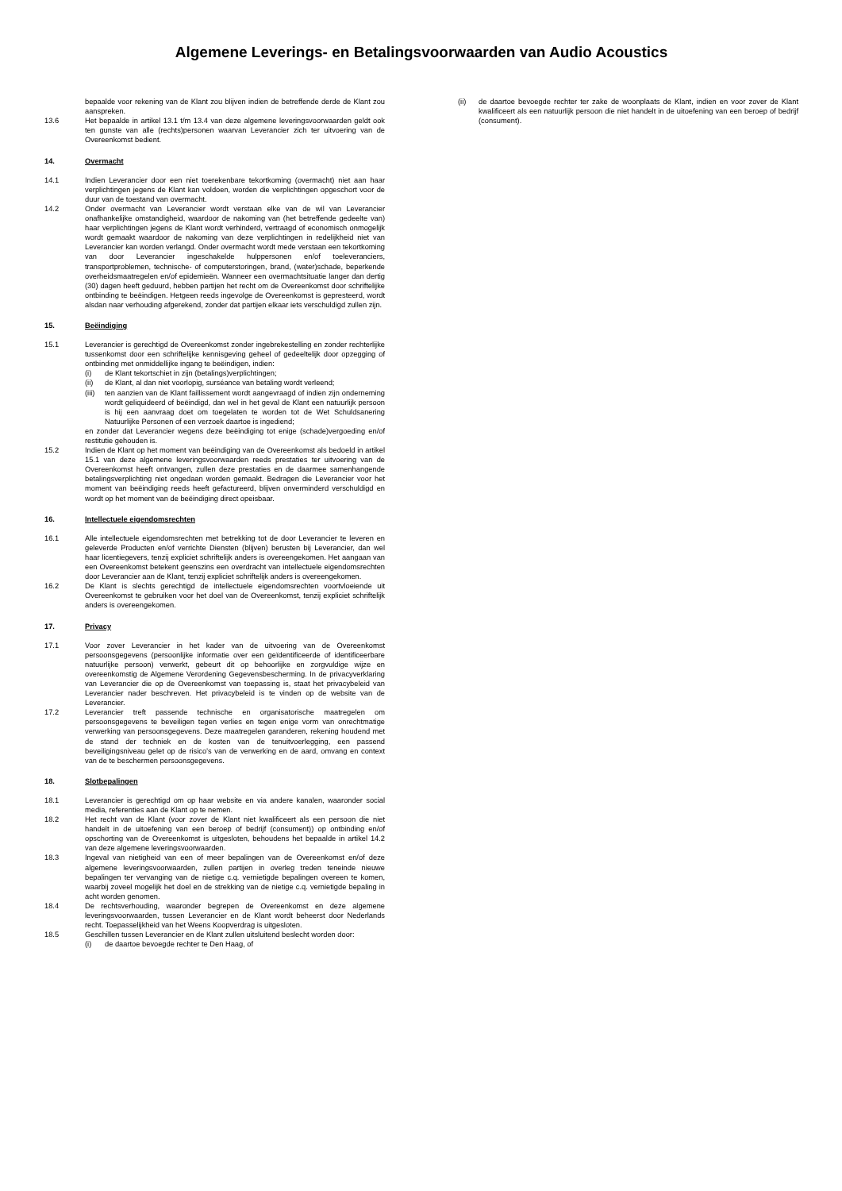Algemene Leverings- en Betalingsvoorwaarden van Audio Acoustics
bepaalde voor rekening van de Klant zou blijven indien de betreffende derde de Klant zou aanspreken.
13.6 Het bepaalde in artikel 13.1 t/m 13.4 van deze algemene leveringsvoorwaarden geldt ook ten gunste van alle (rechts)personen waarvan Leverancier zich ter uitvoering van de Overeenkomst bedient.
14. Overmacht
14.1 Indien Leverancier door een niet toerekenbare tekortkoming (overmacht) niet aan haar verplichtingen jegens de Klant kan voldoen, worden die verplichtingen opgeschort voor de duur van de toestand van overmacht.
14.2 Onder overmacht van Leverancier wordt verstaan elke van de wil van Leverancier onafhankelijke omstandigheid, waardoor de nakoming van (het betreffende gedeelte van) haar verplichtingen jegens de Klant wordt verhinderd, vertraagd of economisch onmogelijk wordt gemaakt waardoor de nakoming van deze verplichtingen in redelijkheid niet van Leverancier kan worden verlangd. Onder overmacht wordt mede verstaan een tekortkoming van door Leverancier ingeschakelde hulppersonen en/of toeleveranciers, transportproblemen, technische- of computerstoringen, brand, (water)schade, beperkende overheidsmaatregelen en/of epidemieën. Wanneer een overmachtsituatie langer dan dertig (30) dagen heeft geduurd, hebben partijen het recht om de Overeenkomst door schriftelijke ontbinding te beëindigen. Hetgeen reeds ingevolge de Overeenkomst is gepresteerd, wordt alsdan naar verhouding afgerekend, zonder dat partijen elkaar iets verschuldigd zullen zijn.
15. Beëindiging
15.1 Leverancier is gerechtigd de Overeenkomst zonder ingebrekestelling en zonder rechterlijke tussenkomst door een schriftelijke kennisgeving geheel of gedeeltelijk door opzegging of ontbinding met onmiddellijke ingang te beëindigen, indien:
(i) de Klant tekortschiet in zijn (betalings)verplichtingen;
(ii) de Klant, al dan niet voorlopig, surséance van betaling wordt verleend;
(iii)
ten aanzien van de Klant faillissement wordt aangevraagd of indien zijn onderneming wordt geliquideerd of beëindigd, dan wel in het geval de Klant een natuurlijk persoon is hij een aanvraag doet om toegelaten te worden tot de Wet Schuldsanering Natuurlijke Personen of een verzoek daartoe is ingediend;
en zonder dat Leverancier wegens deze beëindiging tot enige (schade)vergoeding en/of restitutie gehouden is.
15.2 Indien de Klant op het moment van beëindiging van de Overeenkomst als bedoeld in artikel 15.1 van deze algemene leveringsvoorwaarden reeds prestaties ter uitvoering van de Overeenkomst heeft ontvangen, zullen deze prestaties en de daarmee samenhangende betalingsverplichting niet ongedaan worden gemaakt. Bedragen die Leverancier voor het moment van beëindiging reeds heeft gefactureerd, blijven onverminderd verschuldigd en wordt op het moment van de beëindiging direct opeisbaar.
16. Intellectuele eigendomsrechten
16.1 Alle intellectuele eigendomsrechten met betrekking tot de door Leverancier te leveren en geleverde Producten en/of verrichte Diensten (blijven) berusten bij Leverancier, dan wel haar licentiegevers, tenzij expliciet schriftelijk anders is overeengekomen. Het aangaan van een Overeenkomst betekent geenszins een overdracht van intellectuele eigendomsrechten door Leverancier aan de Klant, tenzij expliciet schriftelijk anders is overeengekomen.
16.2 De Klant is slechts gerechtigd de intellectuele eigendomsrechten voortvloeiende uit Overeenkomst te gebruiken voor het doel van de Overeenkomst, tenzij expliciet schriftelijk anders is overeengekomen.
17. Privacy
17.1 Voor zover Leverancier in het kader van de uitvoering van de Overeenkomst persoonsgegevens (persoonlijke informatie over een geïdentificeerde of identificeerbare natuurlijke persoon) verwerkt, gebeurt dit op behoorlijke en zorgvuldige wijze en overeenkomstig de Algemene Verordening Gegevensbescherming. In de privacyverklaring van Leverancier die op de Overeenkomst van toepassing is, staat het privacybeleid van Leverancier nader beschreven. Het privacybeleid is te vinden op de website van de Leverancier.
17.2 Leverancier treft passende technische en organisatorische maatregelen om persoonsgegevens te beveiligen tegen verlies en tegen enige vorm van onrechtmatige verwerking van persoonsgegevens. Deze maatregelen garanderen, rekening houdend met de stand der techniek en de kosten van de tenuitvoerlegging, een passend beveiligingsniveau gelet op de risico’s van de verwerking en de aard, omvang en context van de te beschermen persoonsgegevens.
18. Slotbepalingen
18.1 Leverancier is gerechtigd om op haar website en via andere kanalen, waaronder social media, referenties aan de Klant op te nemen.
18.2 Het recht van de Klant (voor zover de Klant niet kwalificeert als een persoon die niet handelt in de uitoefening van een beroep of bedrijf (consument)) op ontbinding en/of opschorting van de Overeenkomst is uitgesloten, behoudens het bepaalde in artikel 14.2 van deze algemene leveringsvoorwaarden.
18.3 Ingeval van nietigheid van een of meer bepalingen van de Overeenkomst en/of deze algemene leveringsvoorwaarden, zullen partijen in overleg treden teneinde nieuwe bepalingen ter vervanging van de nietige c.q. vernietigde bepalingen overeen te komen, waarbij zoveel mogelijk het doel en de strekking van de nietige c.q. vernietigde bepaling in acht worden genomen.
18.4 De rechtsverhouding, waaronder begrepen de Overeenkomst en deze algemene leveringsvoorwaarden, tussen Leverancier en de Klant wordt beheerst door Nederlands recht. Toepasselijkheid van het Weens Koopverdrag is uitgesloten.
18.5 Geschillen tussen Leverancier en de Klant zullen uitsluitend beslecht worden door:
(i) de daartoe bevoegde rechter te Den Haag, of
(ii) de daartoe bevoegde rechter ter zake de woonplaats de Klant, indien en voor zover de Klant kwalificeert als een natuurlijk persoon die niet handelt in de uitoefening van een beroep of bedrijf (consument).